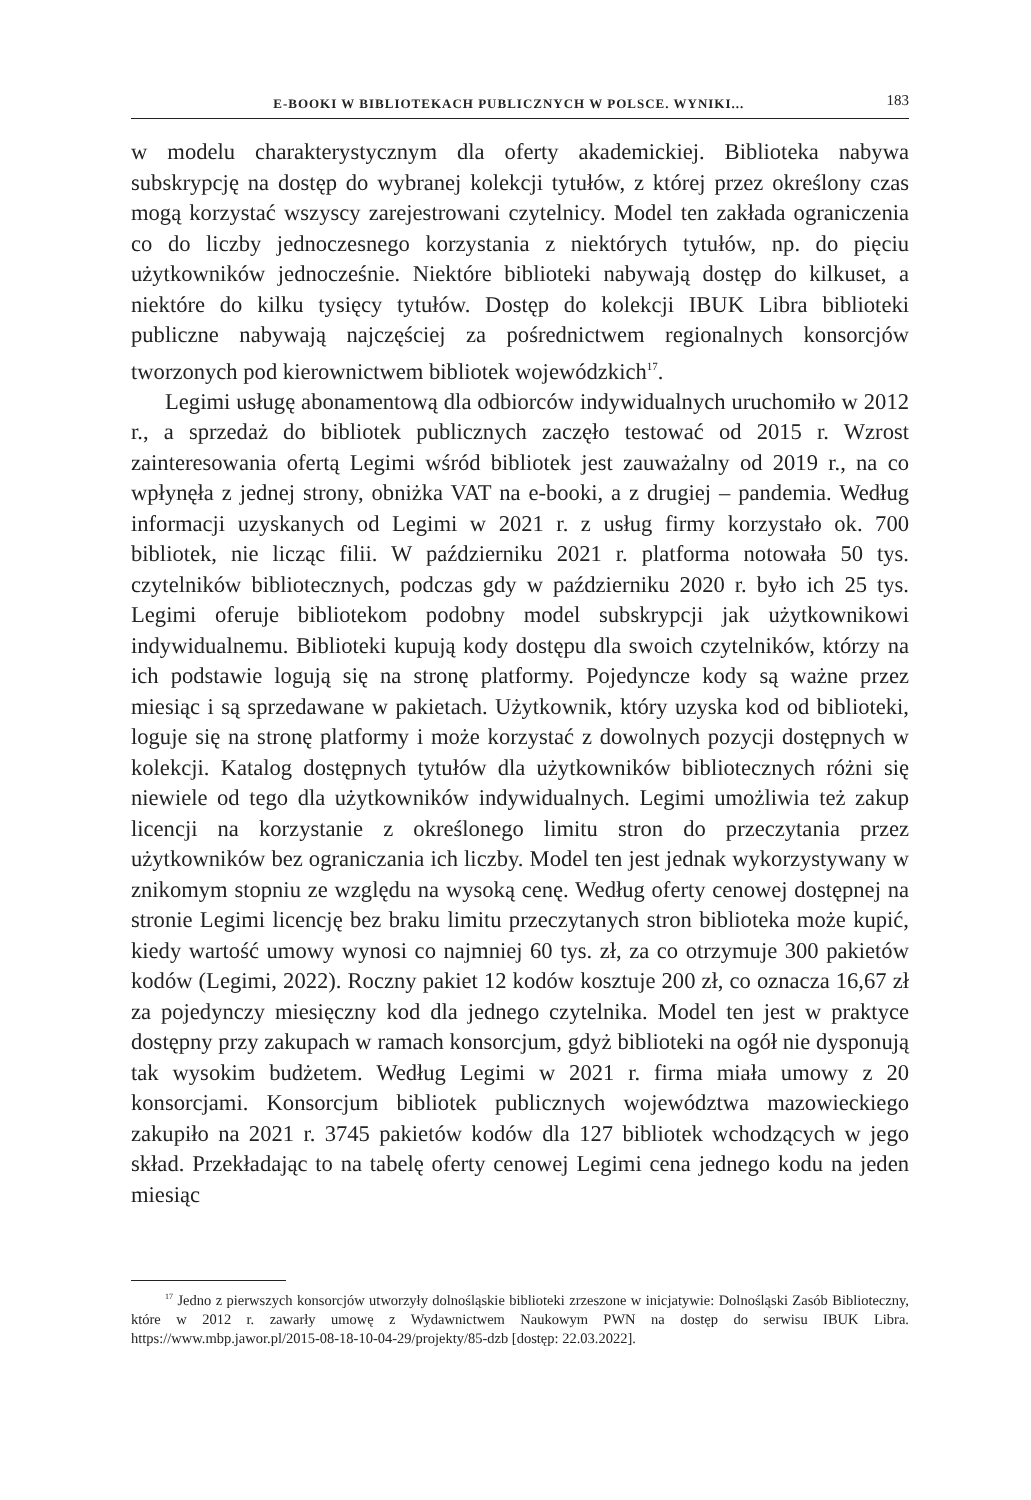E-BOOKI W BIBLIOTEKACH PUBLICZNYCH W POLSCE. WYNIKI... 183
w modelu charakterystycznym dla oferty akademickiej. Biblioteka nabywa subskrypcję na dostęp do wybranej kolekcji tytułów, z której przez określony czas mogą korzystać wszyscy zarejestrowani czytelnicy. Model ten zakłada ograniczenia co do liczby jednoczesnego korzystania z niektórych tytułów, np. do pięciu użytkowników jednocześnie. Niektóre biblioteki nabywają dostęp do kilkuset, a niektóre do kilku tysięcy tytułów. Dostęp do kolekcji IBUK Libra biblioteki publiczne nabywają najczęściej za pośrednictwem regionalnych konsorcjów tworzonych pod kierownictwem bibliotek wojewódzkich<sup>17</sup>.
Legimi usługę abonamentową dla odbiorców indywidualnych uruchomiło w 2012 r., a sprzedaż do bibliotek publicznych zaczęło testować od 2015 r. Wzrost zainteresowania ofertą Legimi wśród bibliotek jest zauważalny od 2019 r., na co wpłynęła z jednej strony, obniżka VAT na e-booki, a z drugiej – pandemia. Według informacji uzyskanych od Legimi w 2021 r. z usług firmy korzystało ok. 700 bibliotek, nie licząc filii. W październiku 2021 r. platforma notowała 50 tys. czytelników bibliotecznych, podczas gdy w październiku 2020 r. było ich 25 tys. Legimi oferuje bibliotekom podobny model subskrypcji jak użytkownikowi indywidualnemu. Biblioteki kupują kody dostępu dla swoich czytelników, którzy na ich podstawie logują się na stronę platformy. Pojedyncze kody są ważne przez miesiąc i są sprzedawane w pakietach. Użytkownik, który uzyska kod od biblioteki, loguje się na stronę platformy i może korzystać z dowolnych pozycji dostępnych w kolekcji. Katalog dostępnych tytułów dla użytkowników bibliotecznych różni się niewiele od tego dla użytkowników indywidualnych. Legimi umożliwia też zakup licencji na korzystanie z określonego limitu stron do przeczytania przez użytkowników bez ograniczania ich liczby. Model ten jest jednak wykorzystywany w znikomym stopniu ze względu na wysoką cenę. Według oferty cenowej dostępnej na stronie Legimi licencję bez braku limitu przeczytanych stron biblioteka może kupić, kiedy wartość umowy wynosi co najmniej 60 tys. zł, za co otrzymuje 300 pakietów kodów (Legimi, 2022). Roczny pakiet 12 kodów kosztuje 200 zł, co oznacza 16,67 zł za pojedynczy miesięczny kod dla jednego czytelnika. Model ten jest w praktyce dostępny przy zakupach w ramach konsorcjum, gdyż biblioteki na ogół nie dysponują tak wysokim budżetem. Według Legimi w 2021 r. firma miała umowy z 20 konsorcjami. Konsorcjum bibliotek publicznych województwa mazowieckiego zakupiło na 2021 r. 3745 pakietów kodów dla 127 bibliotek wchodzących w jego skład. Przekładając to na tabelę oferty cenowej Legimi cena jednego kodu na jeden miesiąc
<sup>17</sup> Jedno z pierwszych konsorcjów utworzyły dolnośląskie biblioteki zrzeszone w inicjatywie: Dolnośląski Zasób Biblioteczny, które w 2012 r. zawarły umowę z Wydawnictwem Naukowym PWN na dostęp do serwisu IBUK Libra. https://www.mbp.jawor.pl/2015-08-18-10-04-29/projekty/85-dzb [dostęp: 22.03.2022].